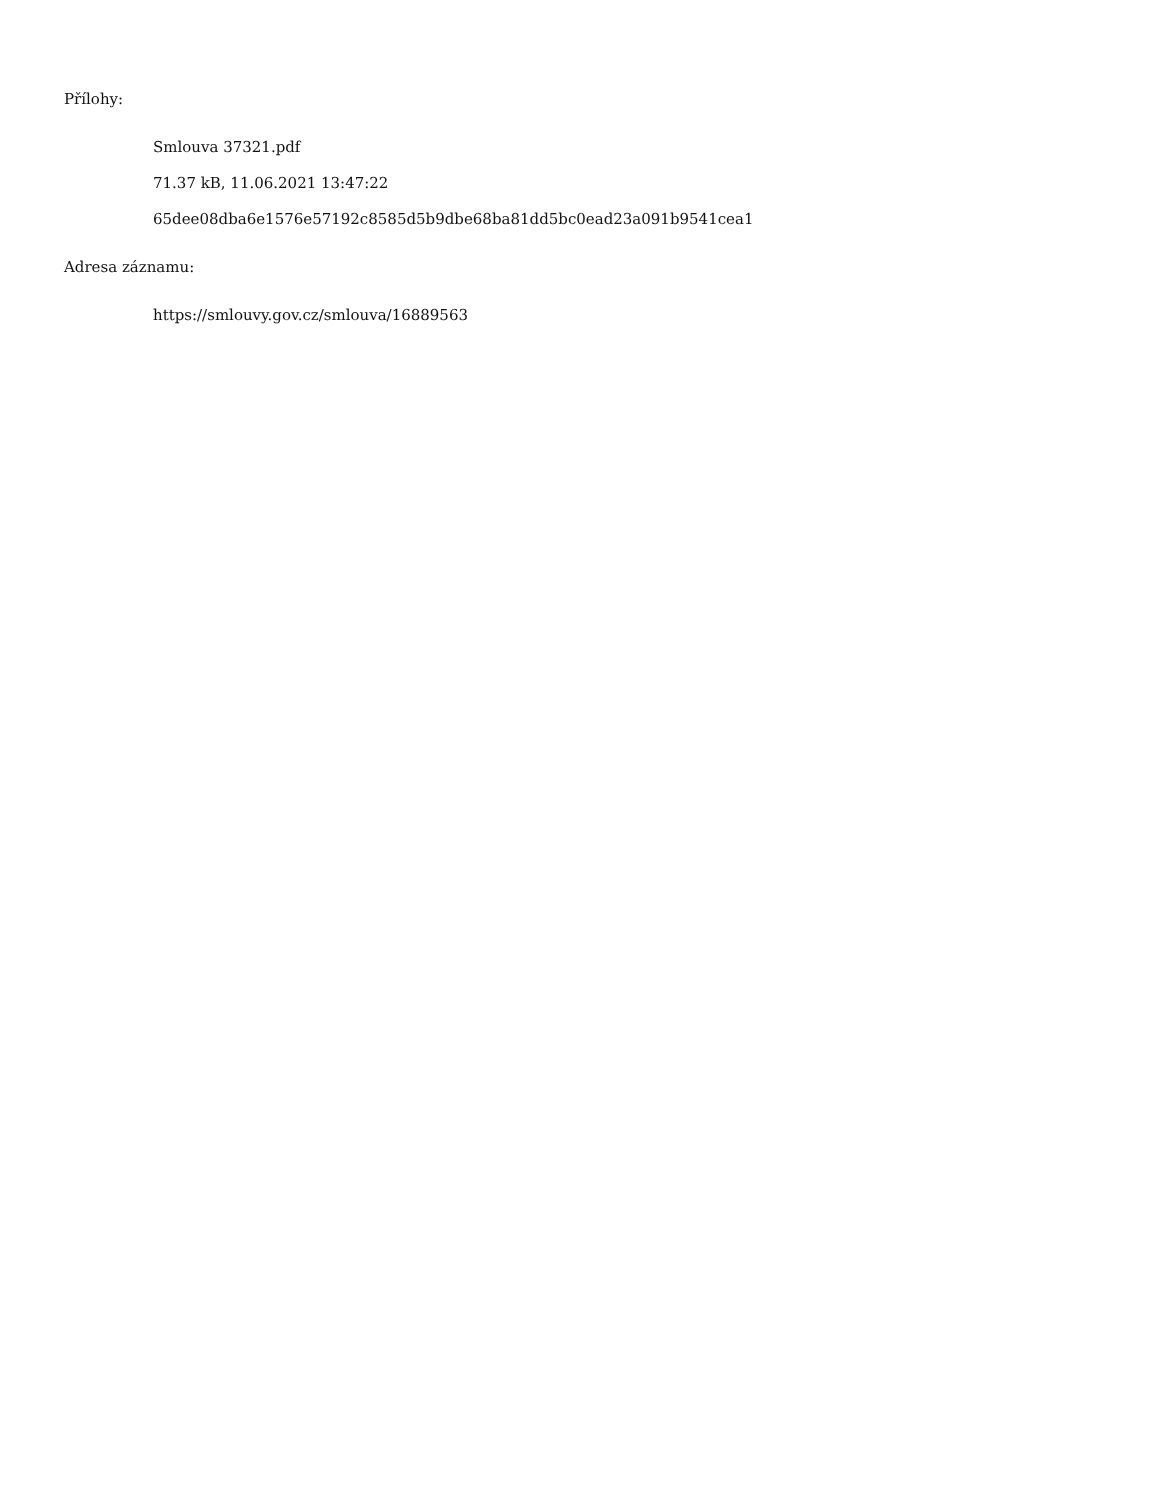Přílohy:
Smlouva 37321.pdf
71.37 kB, 11.06.2021 13:47:22
65dee08dba6e1576e57192c8585d5b9dbe68ba81dd5bc0ead23a091b9541cea1
Adresa záznamu:
https://smlouvy.gov.cz/smlouva/16889563